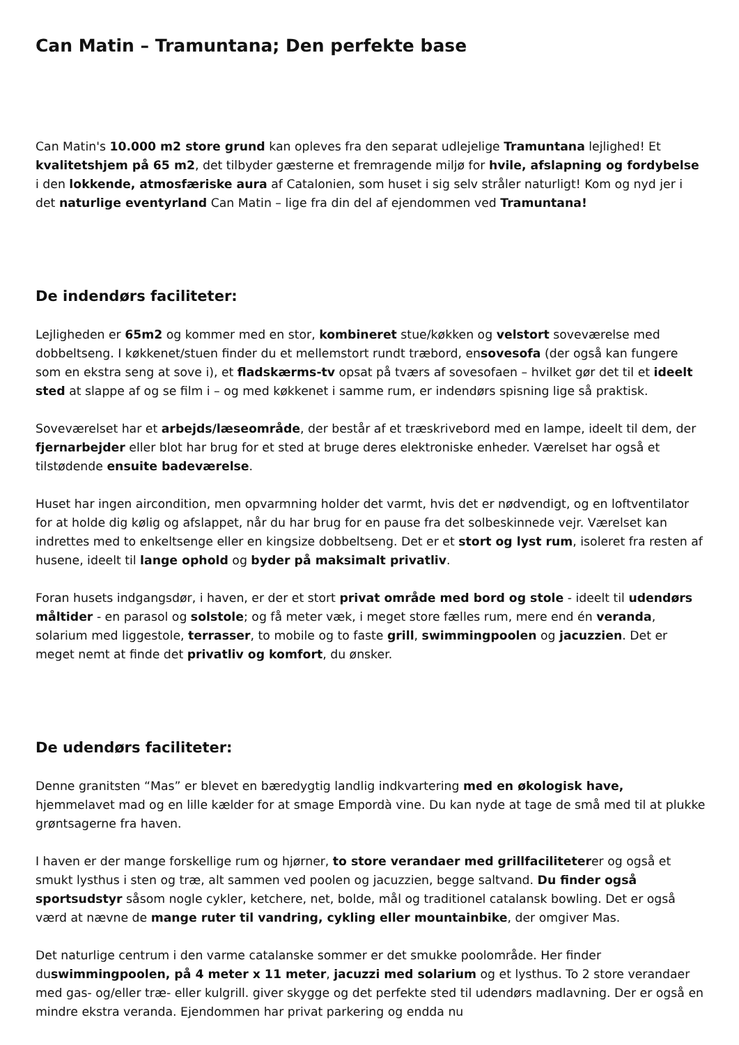Can Matin – Tramuntana; Den perfekte base
Can Matin's 10.000 m2 store grund kan opleves fra den separat udlejelige Tramuntana lejlighed! Et kvalitetshjem på 65 m2, det tilbyder gæsterne et fremragende miljø for hvile, afslapning og fordybelse i den lokkende, atmosfæriske aura af Catalonien, som huset i sig selv stråler naturligt! Kom og nyd jer i det naturlige eventyrland Can Matin – lige fra din del af ejendommen ved Tramuntana!
De indendørs faciliteter:
Lejligheden er 65m2 og kommer med en stor, kombineret stue/køkken og velstort soveværelse med dobbeltseng. I køkkenet/stuen finder du et mellemstort rundt træbord, ensovesofa (der også kan fungere som en ekstra seng at sove i), et fladskærms-tv opsat på tværs af sovesofaen – hvilket gør det til et ideelt sted at slappe af og se film i – og med køkkenet i samme rum, er indendørs spisning lige så praktisk.
Soveværelset har et arbejds/læseområde, der består af et træskrivebord med en lampe, ideelt til dem, der fjernarbejder eller blot har brug for et sted at bruge deres elektroniske enheder. Værelset har også et tilstødende ensuite badeværelse.
Huset har ingen aircondition, men opvarmning holder det varmt, hvis det er nødvendigt, og en loftventilator for at holde dig kølig og afslappet, når du har brug for en pause fra det solbeskinnede vejr. Værelset kan indrettes med to enkeltsenge eller en kingsize dobbeltseng. Det er et stort og lyst rum, isoleret fra resten af husene, ideelt til lange ophold og byder på maksimalt privatliv.
Foran husets indgangsdør, i haven, er der et stort privat område med bord og stole - ideelt til udendørs måltider - en parasol og solstole; og få meter væk, i meget store fælles rum, mere end én veranda, solarium med liggestole, terrasser, to mobile og to faste grill, swimmingpoolen og jacuzzien. Det er meget nemt at finde det privatliv og komfort, du ønsker.
De udendørs faciliteter:
Denne granitsten “Mas” er blevet en bæredygtig landlig indkvartering med en økologisk have, hjemmelavet mad og en lille kælder for at smage Empordà vine. Du kan nyde at tage de små med til at plukke grøntsagerne fra haven.
I haven er der mange forskellige rum og hjørner, to store verandaer med grillfaciliteterer og også et smukt lysthus i sten og træ, alt sammen ved poolen og jacuzzien, begge saltvand. Du finder også sportsudstyr såsom nogle cykler, ketchere, net, bolde, mål og traditionel catalansk bowling. Det er også værd at nævne de mange ruter til vandring, cykling eller mountainbike, der omgiver Mas.
Det naturlige centrum i den varme catalanske sommer er det smukke poolområde. Her finder duswimmingpoolen, på 4 meter x 11 meter, jacuzzi med solarium og et lysthus. To 2 store verandaer med gas- og/eller træ- eller kulgrill. giver skygge og det perfekte sted til udendørs madlavning. Der er også en mindre ekstra veranda. Ejendommen har privat parkering og endda nu